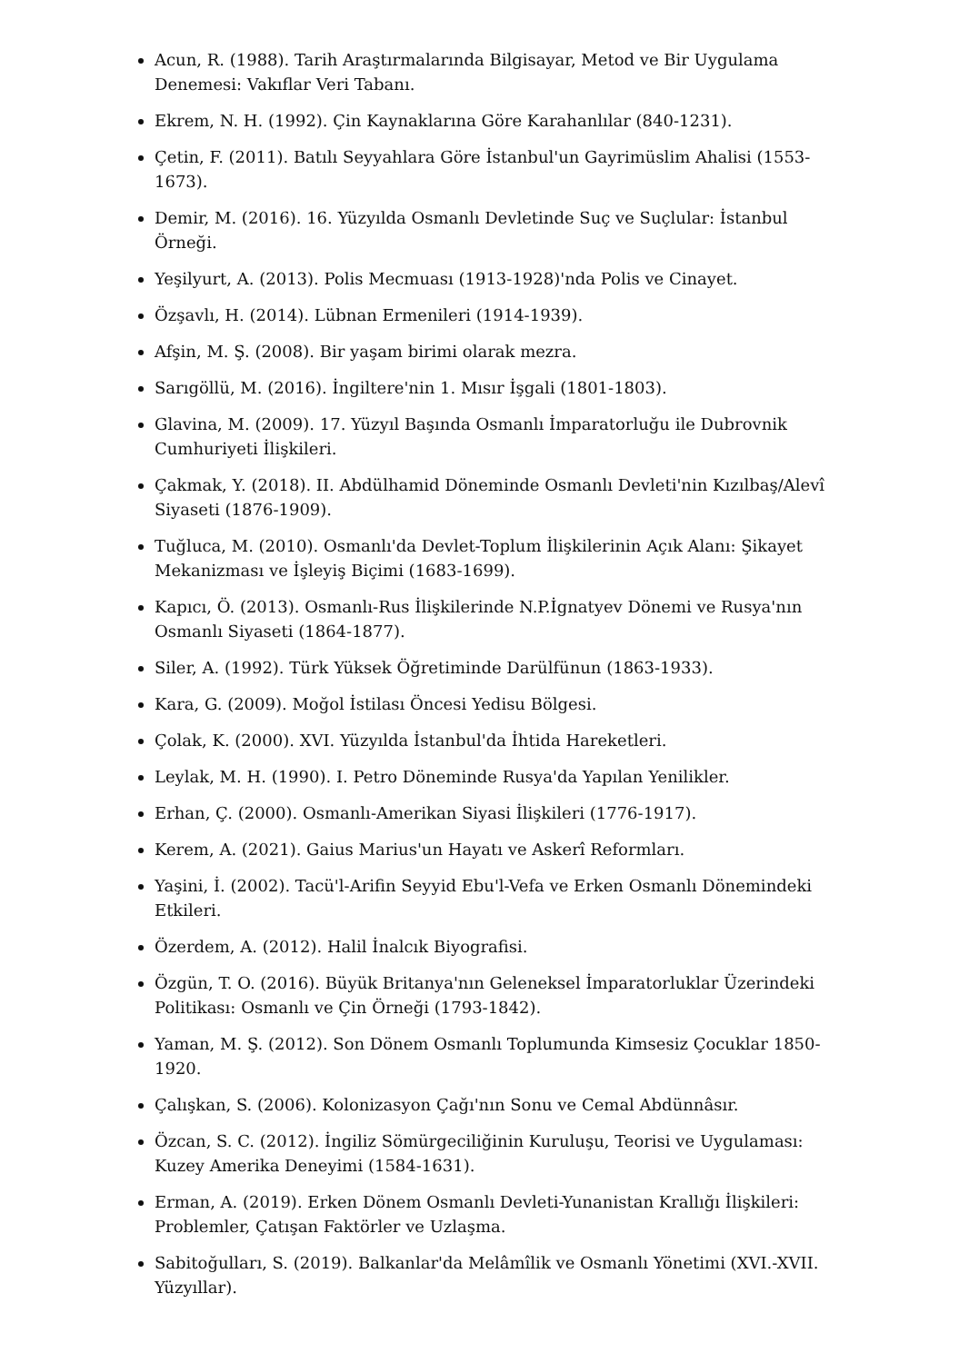Acun, R. (1988). Tarih Araştırmalarında Bilgisayar, Metod ve Bir Uygulama Denemesi: Vakıflar Veri Tabanı.
Ekrem, N. H. (1992). Çin Kaynaklarına Göre Karahanlılar (840-1231).
Çetin, F. (2011). Batılı Seyyahlara Göre İstanbul'un Gayrimüslim Ahalisi (1553-1673).
Demir, M. (2016). 16. Yüzyılda Osmanlı Devletinde Suç ve Suçlular: İstanbul Örneği.
Yeşilyurt, A. (2013). Polis Mecmuası (1913-1928)'nda Polis ve Cinayet.
Özşavlı, H. (2014). Lübnan Ermenileri (1914-1939).
Afşin, M. Ş. (2008). Bir yaşam birimi olarak mezra.
Sarıgöllü, M. (2016). İngiltere'nin 1. Mısır İşgali (1801-1803).
Glavina, M. (2009). 17. Yüzyıl Başında Osmanlı İmparatorluğu ile Dubrovnik Cumhuriyeti İlişkileri.
Çakmak, Y. (2018). II. Abdülhamid Döneminde Osmanlı Devleti'nin Kızılbaş/Alevî Siyaseti (1876-1909).
Tuğluca, M. (2010). Osmanlı'da Devlet-Toplum İlişkilerinin Açık Alanı: Şikayet Mekanizması ve İşleyiş Biçimi (1683-1699).
Kapıcı, Ö. (2013). Osmanlı-Rus İlişkilerinde N.P.İgnatyev Dönemi ve Rusya'nın Osmanlı Siyaseti (1864-1877).
Siler, A. (1992). Türk Yüksek Öğretiminde Darülfünun (1863-1933).
Kara, G. (2009). Moğol İstilası Öncesi Yedisu Bölgesi.
Çolak, K. (2000). XVI. Yüzyılda İstanbul'da İhtida Hareketleri.
Leylak, M. H. (1990). I. Petro Döneminde Rusya'da Yapılan Yenilikler.
Erhan, Ç. (2000). Osmanlı-Amerikan Siyasi İlişkileri (1776-1917).
Kerem, A. (2021). Gaius Marius'un Hayatı ve Askerî Reformları.
Yaşini, İ. (2002). Tacü'l-Arifin Seyyid Ebu'l-Vefa ve Erken Osmanlı Dönemindeki Etkileri.
Özerdem, A. (2012). Halil İnalcık Biyografisi.
Özgün, T. O. (2016). Büyük Britanya'nın Geleneksel İmparatorluklar Üzerindeki Politikası: Osmanlı ve Çin Örneği (1793-1842).
Yaman, M. Ş. (2012). Son Dönem Osmanlı Toplumunda Kimsesiz Çocuklar 1850-1920.
Çalışkan, S. (2006). Kolonizasyon Çağı'nın Sonu ve Cemal Abdünnâsır.
Özcan, S. C. (2012). İngiliz Sömürgeciliğinin Kuruluşu, Teorisi ve Uygulaması: Kuzey Amerika Deneyimi (1584-1631).
Erman, A. (2019). Erken Dönem Osmanlı Devleti-Yunanistan Krallığı İlişkileri: Problemler, Çatışan Faktörler ve Uzlaşma.
Sabitoğulları, S. (2019). Balkanlar'da Melâmîlik ve Osmanlı Yönetimi (XVI.-XVII. Yüzyıllar).